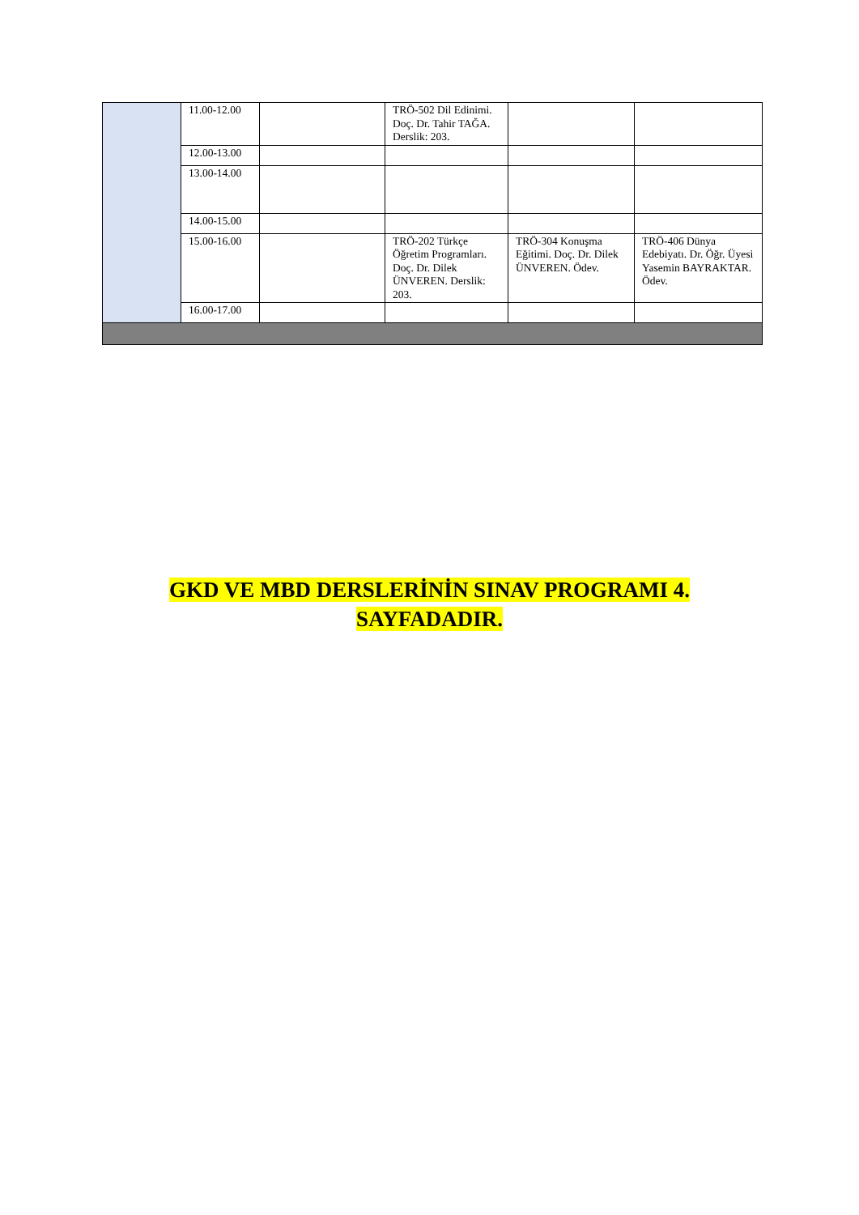| | 11.00-12.00 | | TRÖ-502 Dil Edinimi. Doç. Dr. Tahir TAĞA. Derslik: 203. | | |
| | 12.00-13.00 | | | | |
| | 13.00-14.00 | | | | |
| | 14.00-15.00 | | | | |
| | 15.00-16.00 | | TRÖ-202 Türkçe Öğretim Programları. Doç. Dr. Dilek ÜNVEREN. Derslik: 203. | TRÖ-304 Konuşma Eğitimi. Doç. Dr. Dilek ÜNVEREN. Ödev. | TRÖ-406 Dünya Edebiyatı. Dr. Öğr. Üyesi Yasemin BAYRAKTAR. Ödev. |
| | 16.00-17.00 | | | | |
GKD VE MBD DERSLERİNİN SINAV PROGRAMI 4.
SAYFADADIR.